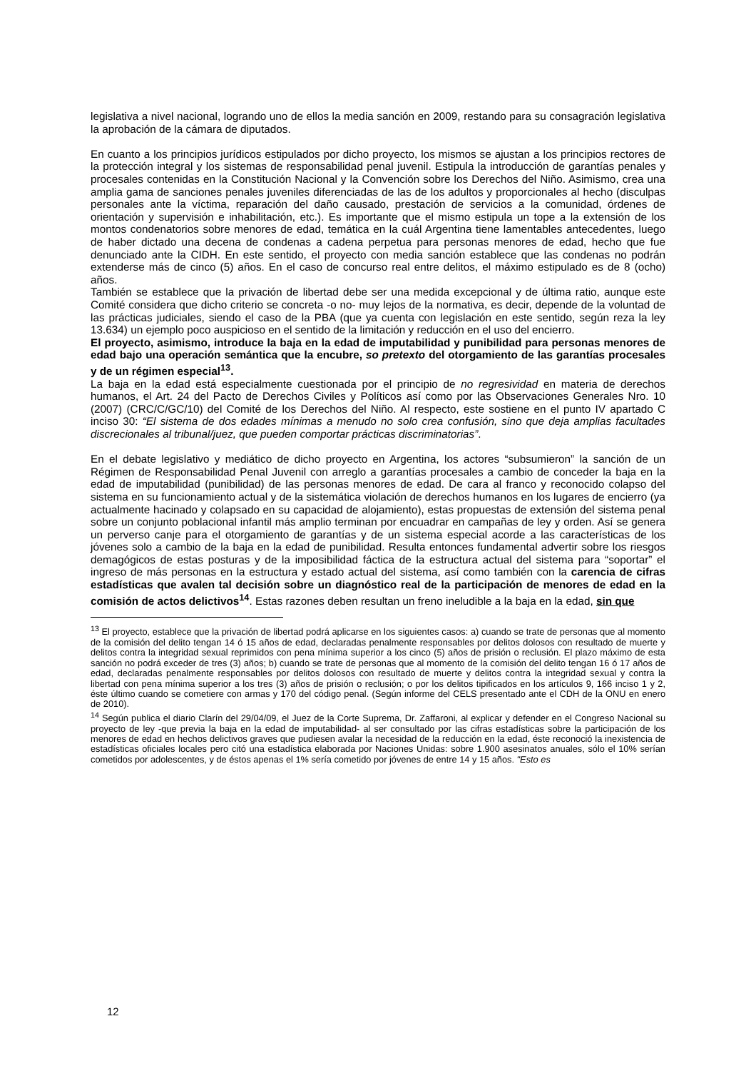legislativa a nivel nacional, logrando uno de ellos la media sanción en 2009, restando para su consagración legislativa la aprobación de la cámara de diputados.
En cuanto a los principios jurídicos estipulados por dicho proyecto, los mismos se ajustan a los principios rectores de la protección integral y los sistemas de responsabilidad penal juvenil. Estipula la introducción de garantías penales y procesales contenidas en la Constitución Nacional y la Convención sobre los Derechos del Niño. Asimismo, crea una amplia gama de sanciones penales juveniles diferenciadas de las de los adultos y proporcionales al hecho (disculpas personales ante la víctima, reparación del daño causado, prestación de servicios a la comunidad, órdenes de orientación y supervisión e inhabilitación, etc.). Es importante que el mismo estipula un tope a la extensión de los montos condenatorios sobre menores de edad, temática en la cuál Argentina tiene lamentables antecedentes, luego de haber dictado una decena de condenas a cadena perpetua para personas menores de edad, hecho que fue denunciado ante la CIDH. En este sentido, el proyecto con media sanción establece que las condenas no podrán extenderse más de cinco (5) años. En el caso de concurso real entre delitos, el máximo estipulado es de 8 (ocho) años.
También se establece que la privación de libertad debe ser una medida excepcional y de última ratio, aunque este Comité considera que dicho criterio se concreta -o no- muy lejos de la normativa, es decir, depende de la voluntad de las prácticas judiciales, siendo el caso de la PBA (que ya cuenta con legislación en este sentido, según reza la ley 13.634) un ejemplo poco auspicioso en el sentido de la limitación y reducción en el uso del encierro.
El proyecto, asimismo, introduce la baja en la edad de imputabilidad y punibilidad para personas menores de edad bajo una operación semántica que la encubre, so pretexto del otorgamiento de las garantías procesales y de un régimen especial<sup>13</sup>.
La baja en la edad está especialmente cuestionada por el principio de no regresividad en materia de derechos humanos, el Art. 24 del Pacto de Derechos Civiles y Políticos así como por las Observaciones Generales Nro. 10 (2007) (CRC/C/GC/10) del Comité de los Derechos del Niño. Al respecto, este sostiene en el punto IV apartado C inciso 30: “El sistema de dos edades mínimas a menudo no solo crea confusión, sino que deja amplias facultades discrecionales al tribunal/juez, que pueden comportar prácticas discriminatorias”.
En el debate legislativo y mediático de dicho proyecto en Argentina, los actores “subsumieron” la sanción de un Régimen de Responsabilidad Penal Juvenil con arreglo a garantías procesales a cambio de conceder la baja en la edad de imputabilidad (punibilidad) de las personas menores de edad. De cara al franco y reconocido colapso del sistema en su funcionamiento actual y de la sistemática violación de derechos humanos en los lugares de encierro (ya actualmente hacinado y colapsado en su capacidad de alojamiento), estas propuestas de extensión del sistema penal sobre un conjunto poblacional infantil más amplio terminan por encuadrar en campañas de ley y orden. Así se genera un perverso canje para el otorgamiento de garantías y de un sistema especial acorde a las características de los jóvenes solo a cambio de la baja en la edad de punibilidad. Resulta entonces fundamental advertir sobre los riesgos demagógicos de estas posturas y de la imposibilidad fáctica de la estructura actual del sistema para “soportar” el ingreso de más personas en la estructura y estado actual del sistema, así como también con la carencia de cifras estadísticas que avalen tal decisión sobre un diagnóstico real de la participación de menores de edad en la comisión de actos delictivos<sup>14</sup>. Estas razones deben resultan un freno ineludible a la baja en la edad, sin que
<sup>13</sup> El proyecto, establece que la privación de libertad podrá aplicarse en los siguientes casos: a) cuando se trate de personas que al momento de la comisión del delito tengan 14 ó 15 años de edad, declaradas penalmente responsables por delitos dolosos con resultado de muerte y delitos contra la integridad sexual reprimidos con pena mínima superior a los cinco (5) años de prisión o reclusión. El plazo máximo de esta sanción no podrá exceder de tres (3) años; b) cuando se trate de personas que al momento de la comisión del delito tengan 16 ó 17 años de edad, declaradas penalmente responsables por delitos dolosos con resultado de muerte y delitos contra la integridad sexual y contra la libertad con pena mínima superior a los tres (3) años de prisión o reclusión; o por los delitos tipificados en los artículos 9, 166 inciso 1 y 2, éste último cuando se cometiere con armas y 170 del código penal. (Según informe del CELS presentado ante el CDH de la ONU en enero de 2010).
<sup>14</sup> Según publica el diario Clarín del 29/04/09, el Juez de la Corte Suprema, Dr. Zaffaroni, al explicar y defender en el Congreso Nacional su proyecto de ley -que previa la baja en la edad de imputabilidad- al ser consultado por las cifras estadísticas sobre la participación de los menores de edad en hechos delictivos graves que pudiesen avalar la necesidad de la reducción en la edad, éste reconoció la inexistencia de estadísticas oficiales locales pero citó una estadística elaborada por Naciones Unidas: sobre 1.900 asesinatos anuales, sólo el 10% serían cometidos por adolescentes, y de éstos apenas el 1% sería cometido por jóvenes de entre 14 y 15 años. "Esto es
12